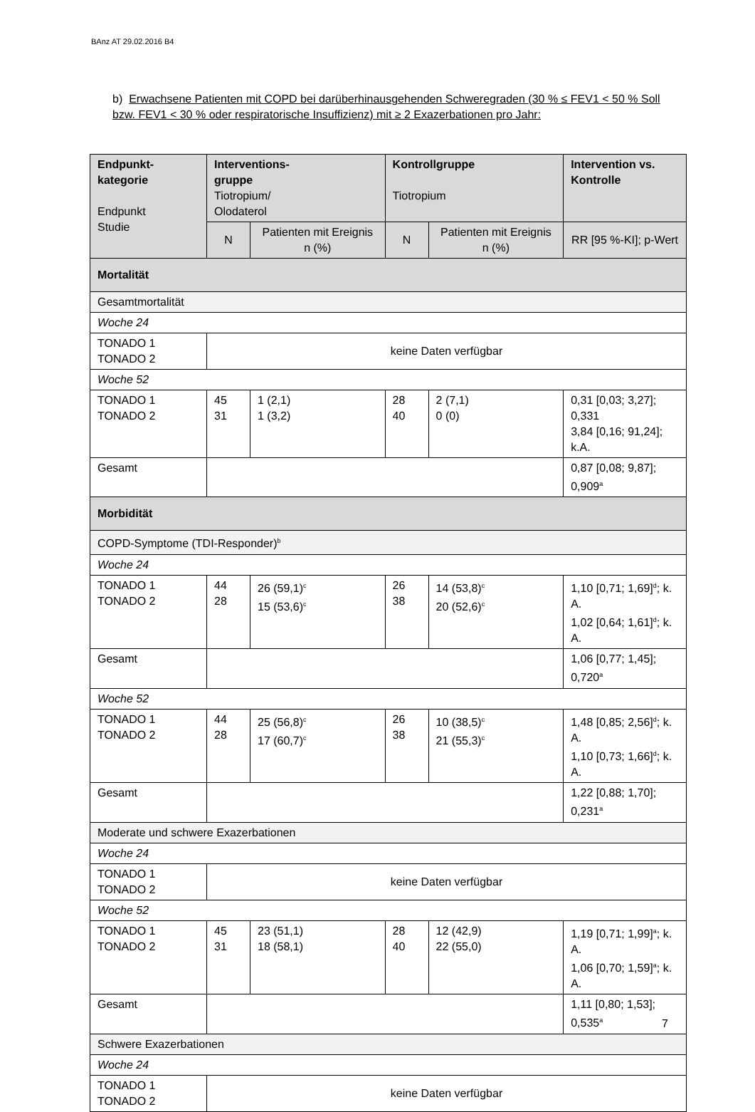BAnz AT 29.02.2016 B4
b) Erwachsene Patienten mit COPD bei darüberhinausgehenden Schweregraden (30 % ≤ FEV1 < 50 % Soll bzw. FEV1 < 30 % oder respiratorische Insuffizienz) mit ≥ 2 Exazerbationen pro Jahr:
| Endpunkt- kategorie Endpunkt Studie | Interventions- gruppe Tiotropium/ Olodaterol | | Kontrollgruppe Tiotropium | | Intervention vs. Kontrolle |
| --- | --- | --- | --- | --- | --- |
| | N | Patienten mit Ereignis n (%) | N | Patienten mit Ereignis n (%) | RR [95 %-KI]; p-Wert |
| Mortalität | | | | | |
| Gesamtmortalität | | | | | |
| Woche 24 | | | | | |
| TONADO 1 TONADO 2 | keine Daten verfügbar | | | | |
| Woche 52 | | | | | |
| TONADO 1 TONADO 2 | 45 31 | 1 (2,1) 1 (3,2) | 28 40 | 2 (7,1) 0 (0) | 0,31 [0,03; 3,27]; 0,331 3,84 [0,16; 91,24]; k.A. |
| Gesamt | | | | | 0,87 [0,08; 9,87]; 0,909<sup>a</sup> |
| Morbidität | | | | | |
| COPD-Symptome (TDI-Responder)<sup>b</sup> | | | | | |
| Woche 24 | | | | | |
| TONADO 1 TONADO 2 | 44 28 | 26 (59,1)<sup>c</sup> 15 (53,6)<sup>c</sup> | 26 38 | 14 (53,8)<sup>c</sup> 20 (52,6)<sup>c</sup> | 1,10 [0,71; 1,69]<sup>d</sup>; k. A. 1,02 [0,64; 1,61]<sup>d</sup>; k. A. |
| Gesamt | | | | | 1,06 [0,77; 1,45]; 0,720<sup>a</sup> |
| Woche 52 | | | | | |
| TONADO 1 TONADO 2 | 44 28 | 25 (56,8)<sup>c</sup> 17 (60,7)<sup>c</sup> | 26 38 | 10 (38,5)<sup>c</sup> 21 (55,3)<sup>c</sup> | 1,48 [0,85; 2,56]<sup>d</sup>; k. A. 1,10 [0,73; 1,66]<sup>d</sup>; k. A. |
| Gesamt | | | | | 1,22 [0,88; 1,70]; 0,231<sup>a</sup> |
| Moderate und schwere Exazerbationen | | | | | |
| Woche 24 | | | | | |
| TONADO 1 TONADO 2 | keine Daten verfügbar | | | | |
| Woche 52 | | | | | |
| TONADO 1 TONADO 2 | 45 31 | 23 (51,1) 18 (58,1) | 28 40 | 12 (42,9) 22 (55,0) | 1,19 [0,71; 1,99]<sup>a</sup>; k. A. 1,06 [0,70; 1,59]<sup>a</sup>; k. A. |
| Gesamt | | | | | 1,11 [0,80; 1,53]; 0,535<sup>a</sup> |
| Schwere Exazerbationen | | | | | |
| Woche 24 | | | | | |
| TONADO 1 TONADO 2 | keine Daten verfügbar | | | | |
7